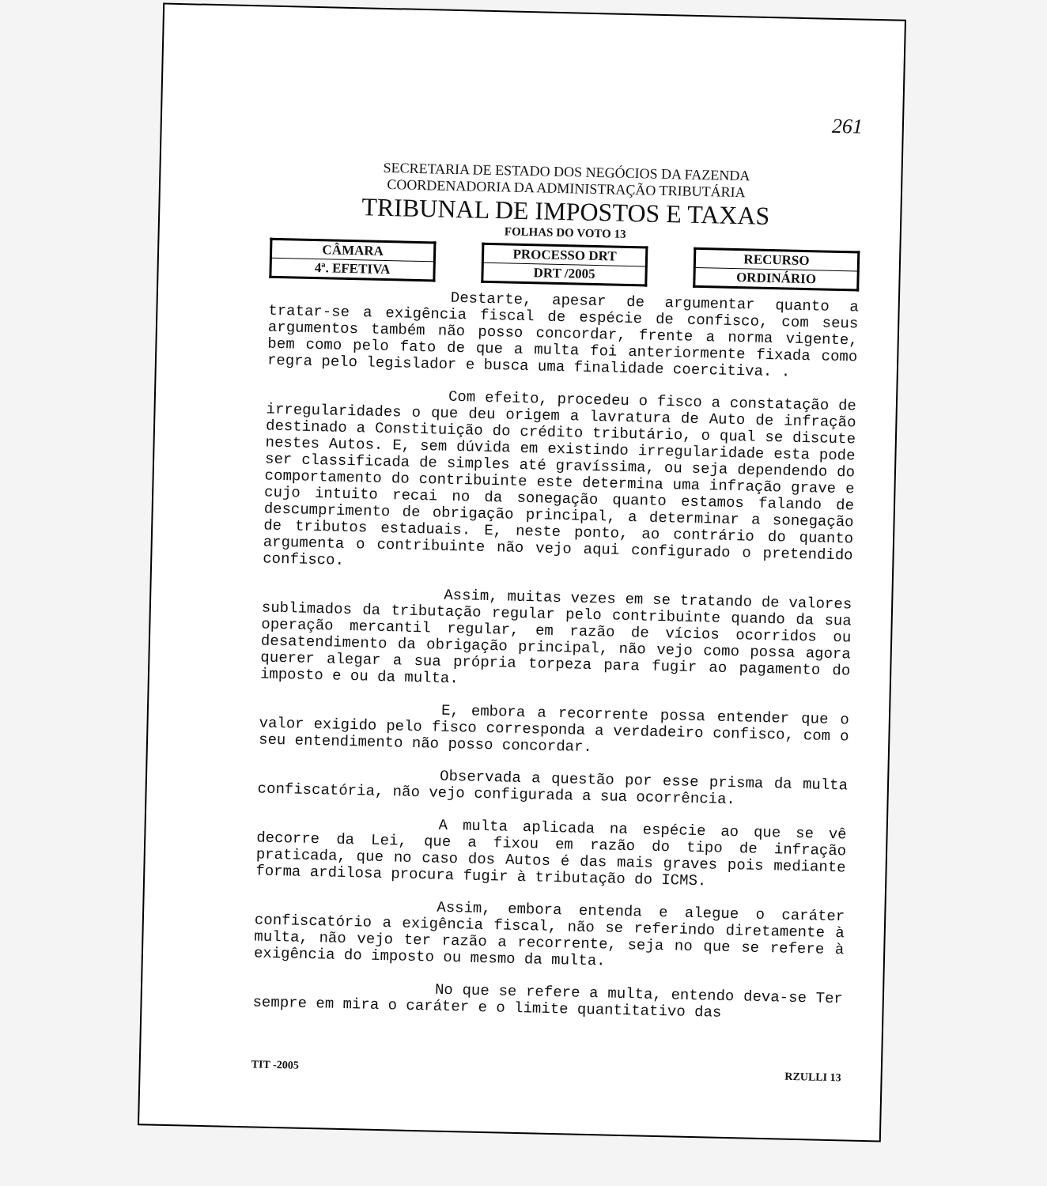261
SECRETARIA DE ESTADO DOS NEGÓCIOS DA FAZENDA
COORDENADORIA DA ADMINISTRAÇÃO TRIBUTÁRIA
TRIBUNAL DE IMPOSTOS E TAXAS
FOLHAS DO VOTO 13
| CÂMARA |
| --- |
| 4ª. EFETIVA |
| PROCESSO DRT |
| --- |
| DRT /2005 |
| RECURSO |
| --- |
| ORDINÁRIO |
Destarte, apesar de argumentar quanto a tratar-se a exigência fiscal de espécie de confisco, com seus argumentos também não posso concordar, frente a norma vigente, bem como pelo fato de que a multa foi anteriormente fixada como regra pelo legislador e busca uma finalidade coercitiva. .
Com efeito, procedeu o fisco a constatação de irregularidades o que deu origem a lavratura de Auto de infração destinado a Constituição do crédito tributário, o qual se discute nestes Autos. E, sem dúvida em existindo irregularidade esta pode ser classificada de simples até gravíssima, ou seja dependendo do comportamento do contribuinte este determina uma infração grave e cujo intuito recai no da sonegação quanto estamos falando de descumprimento de obrigação principal, a determinar a sonegação de tributos estaduais. E, neste ponto, ao contrário do quanto argumenta o contribuinte não vejo aqui configurado o pretendido confisco.
Assim, muitas vezes em se tratando de valores sublimados da tributação regular pelo contribuinte quando da sua operação mercantil regular, em razão de vícios ocorridos ou desatendimento da obrigação principal, não vejo como possa agora querer alegar a sua própria torpeza para fugir ao pagamento do imposto e ou da multa.
E, embora a recorrente possa entender que o valor exigido pelo fisco corresponda a verdadeiro confisco, com o seu entendimento não posso concordar.
Observada a questão por esse prisma da multa confiscatória, não vejo configurada a sua ocorrência.
A multa aplicada na espécie ao que se vê decorre da Lei, que a fixou em razão do tipo de infração praticada, que no caso dos Autos é das mais graves pois mediante forma ardilosa procura fugir à tributação do ICMS.
Assim, embora entenda e alegue o caráter confiscatório a exigência fiscal, não se referindo diretamente à multa, não vejo ter razão a recorrente, seja no que se refere à exigência do imposto ou mesmo da multa.
No que se refere a multa, entendo deva-se Ter sempre em mira o caráter e o limite quantitativo das
TIT -2005 RZULLI 13